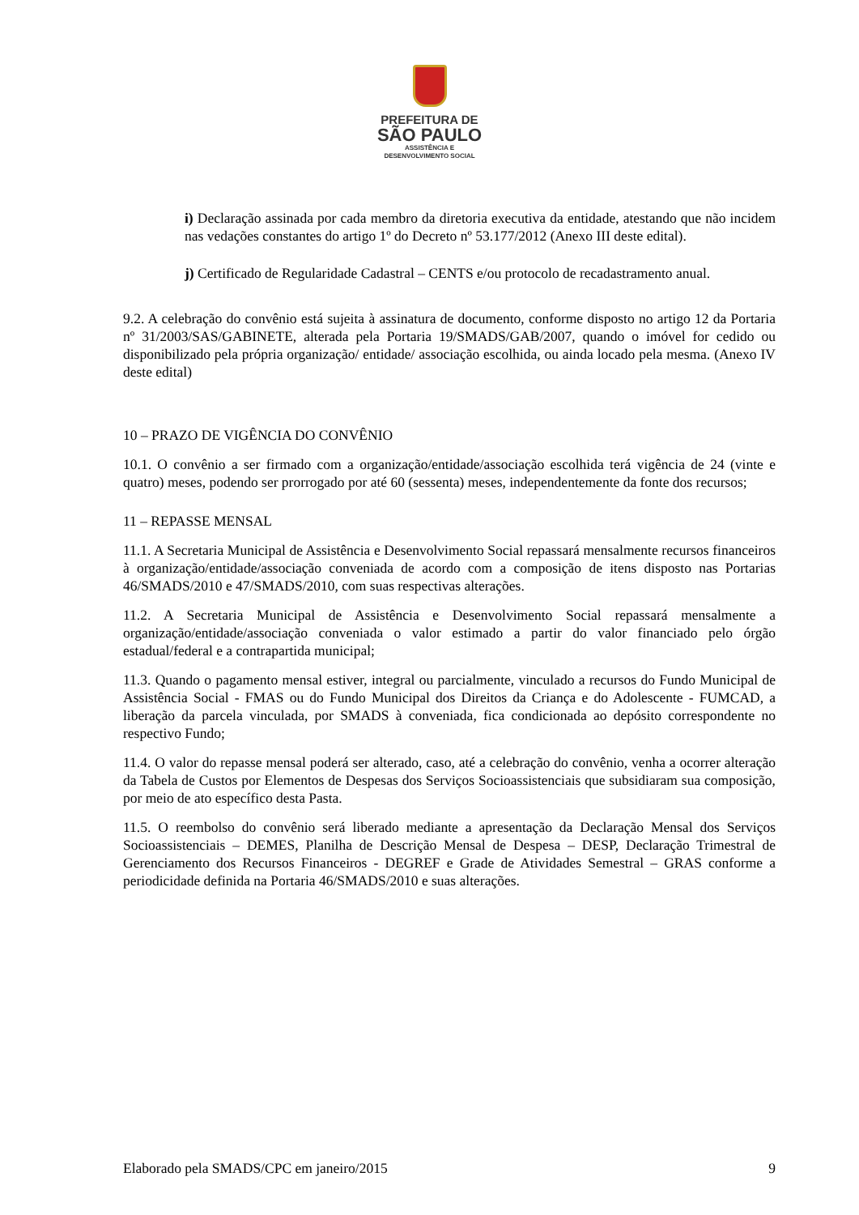PREFEITURA DE
SÃO PAULO
ASSISTÊNCIA E
DESENVOLVIMENTO SOCIAL
i) Declaração assinada por cada membro da diretoria executiva da entidade, atestando que não incidem nas vedações constantes do artigo 1º do Decreto nº 53.177/2012 (Anexo III deste edital).
j) Certificado de Regularidade Cadastral – CENTS e/ou protocolo de recadastramento anual.
9.2. A celebração do convênio está sujeita à assinatura de documento, conforme disposto no artigo 12 da Portaria nº 31/2003/SAS/GABINETE, alterada pela Portaria 19/SMADS/GAB/2007, quando o imóvel for cedido ou disponibilizado pela própria organização/ entidade/ associação escolhida, ou ainda locado pela mesma. (Anexo IV deste edital)
10 – PRAZO DE VIGÊNCIA DO CONVÊNIO
10.1. O convênio a ser firmado com a organização/entidade/associação escolhida terá vigência de 24 (vinte e quatro) meses, podendo ser prorrogado por até 60 (sessenta) meses, independentemente da fonte dos recursos;
11 – REPASSE MENSAL
11.1. A Secretaria Municipal de Assistência e Desenvolvimento Social repassará mensalmente recursos financeiros à organização/entidade/associação conveniada de acordo com a composição de itens disposto nas Portarias 46/SMADS/2010 e 47/SMADS/2010, com suas respectivas alterações.
11.2. A Secretaria Municipal de Assistência e Desenvolvimento Social repassará mensalmente a organização/entidade/associação conveniada o valor estimado a partir do valor financiado pelo órgão estadual/federal e a contrapartida municipal;
11.3. Quando o pagamento mensal estiver, integral ou parcialmente, vinculado a recursos do Fundo Municipal de Assistência Social - FMAS ou do Fundo Municipal dos Direitos da Criança e do Adolescente - FUMCAD, a liberação da parcela vinculada, por SMADS à conveniada, fica condicionada ao depósito correspondente no respectivo Fundo;
11.4. O valor do repasse mensal poderá ser alterado, caso, até a celebração do convênio, venha a ocorrer alteração da Tabela de Custos por Elementos de Despesas dos Serviços Socioassistenciais que subsidiaram sua composição, por meio de ato específico desta Pasta.
11.5. O reembolso do convênio será liberado mediante a apresentação da Declaração Mensal dos Serviços Socioassistenciais – DEMES, Planilha de Descrição Mensal de Despesa – DESP, Declaração Trimestral de Gerenciamento dos Recursos Financeiros - DEGREF e Grade de Atividades Semestral – GRAS conforme a periodicidade definida na Portaria 46/SMADS/2010 e suas alterações.
Elaborado pela SMADS/CPC em janeiro/2015 9